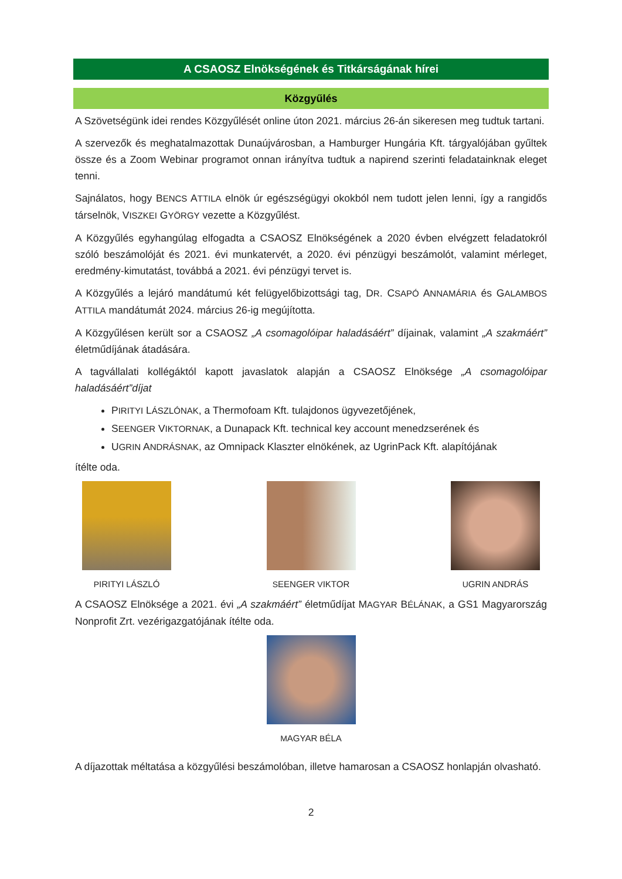A CSAOSZ Elnökségének és Titkárságának hírei
Közgyűlés
A Szövetségünk idei rendes Közgyűlését online úton 2021. március 26-án sikeresen meg tudtuk tartani.
A szervezők és meghatalmazottak Dunaújvárosban, a Hamburger Hungária Kft. tárgyalójában gyűltek össze és a Zoom Webinar programot onnan irányítva tudtuk a napirend szerinti feladatainknak eleget tenni.
Sajnálatos, hogy BENCS ATTILA elnök úr egészségügyi okokból nem tudott jelen lenni, így a rangidős társelnök, VISZKEI GYÖRGY vezette a Közgyűlést.
A Közgyűlés egyhangúlag elfogadta a CSAOSZ Elnökségének a 2020 évben elvégzett feladatokról szóló beszámolóját és 2021. évi munkatervét, a 2020. évi pénzügyi beszámolót, valamint mérleget, eredmény-kimutatást, továbbá a 2021. évi pénzügyi tervet is.
A Közgyűlés a lejáró mandátumú két felügyelőbizottsági tag, DR. CSAPÓ ANNAMÁRIA és GALAMBOS ATTILA mandátumát 2024. március 26-ig megújította.
A Közgyűlésen került sor a CSAOSZ „A csomagolóipar haladásáért” díjainak, valamint „A szakmáért” életműdíjának átadására.
A tagvállalati kollégáktól kapott javaslatok alapján a CSAOSZ Elnöksége „A csomagolóipar haladásáért”díjat
PIRITYI LÁSZLÓNAK, a Thermofoam Kft. tulajdonos ügyvezetőjének,
SEENGER VIKTORNAK, a Dunapack Kft. technical key account menedzserének és
UGRIN ANDRÁSNAK, az Omnipack Klaszter elnökének, az UgrinPack Kft. alapítójának
ítélte oda.
PIRITYI LÁSZLÓ SEENGER VIKTOR UGRIN ANDRÁS
A CSAOSZ Elnöksége a 2021. évi „A szakmáért” életműdíjat MAGYAR BÉLÁNAK, a GS1 Magyarország Nonprofit Zrt. vezérigazgatójának ítélte oda.
MAGYAR BÉLA
A díjazottak méltatása a közgyűlési beszámolóban, illetve hamarosan a CSAOSZ honlapján olvasható.
2